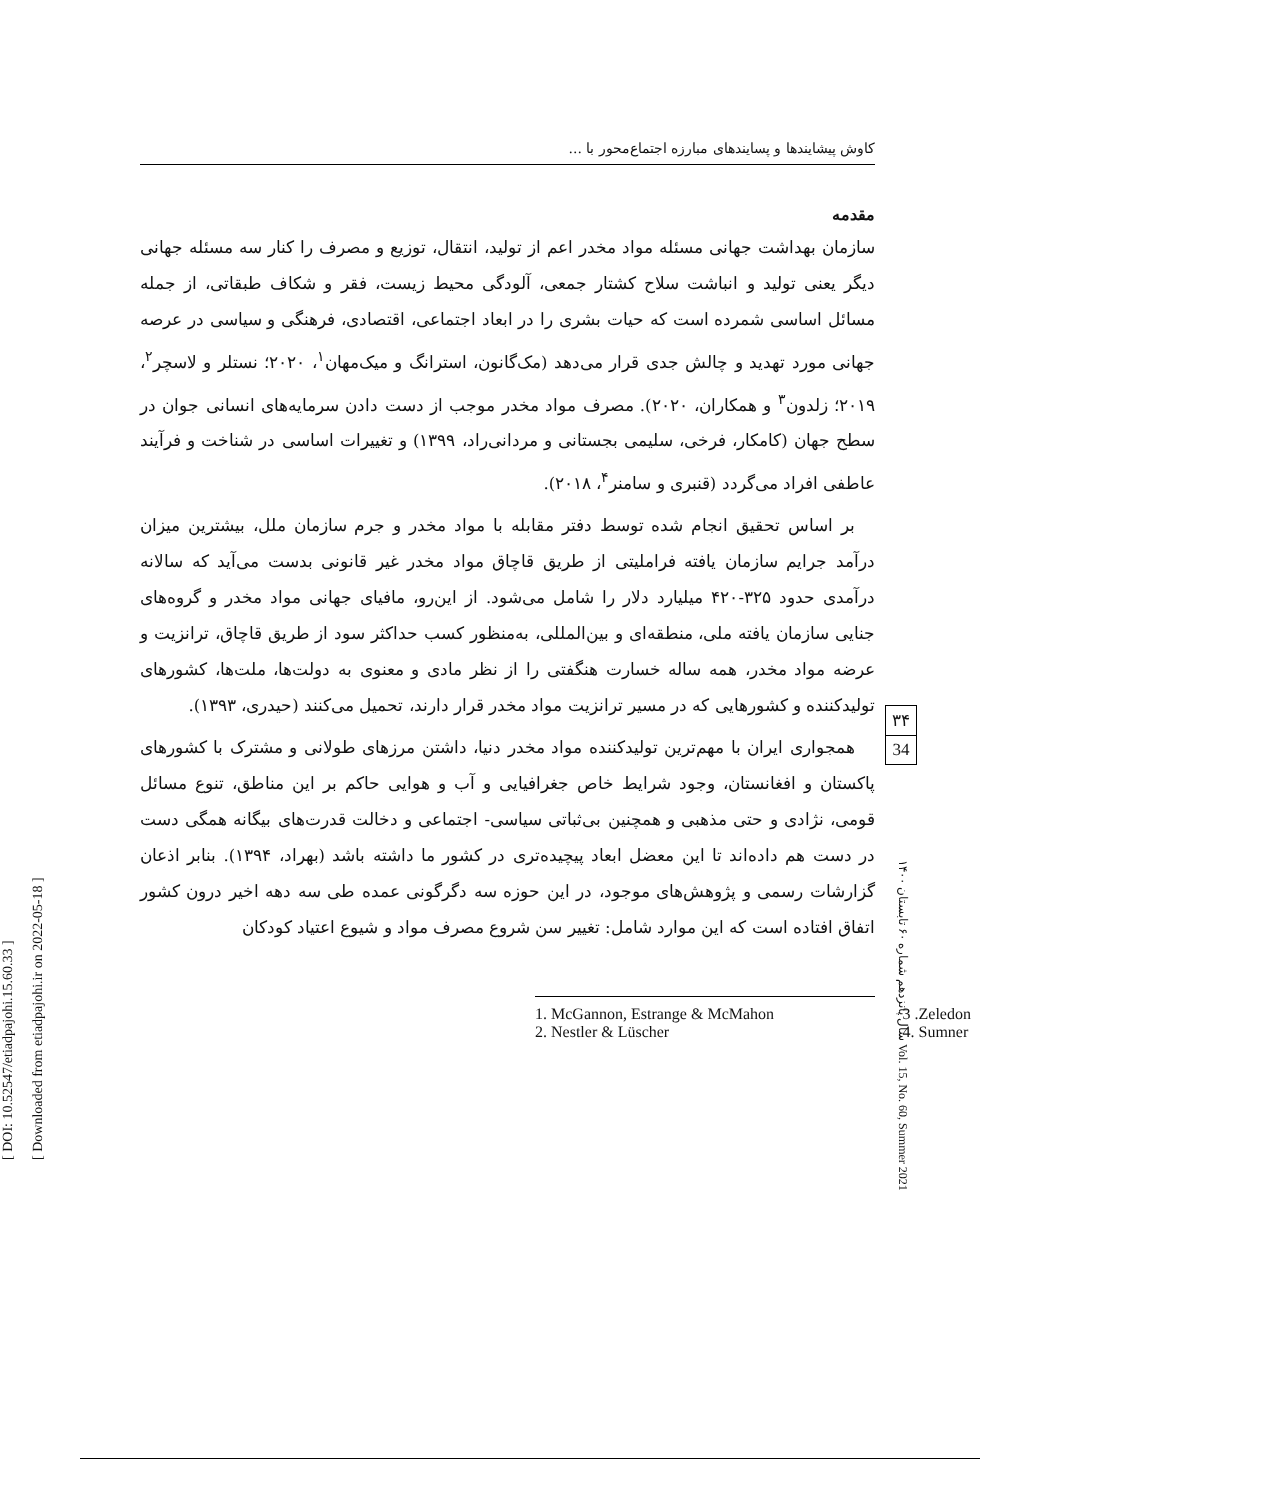[ DOI: 10.52547/etiadpajohi.15.60.33 ]
[ Downloaded from etiadpajohi.ir on 2022-05-18 ]
کاوش پیشایندها و پسایندهای مبارزه اجتماع‌محور با ...
مقدمه
سازمان بهداشت جهانی مسئله مواد مخدر اعم از تولید، انتقال، توزیع و مصرف را کنار سه مسئله جهانی دیگر یعنی تولید و انباشت سلاح کشتار جمعی، آلودگی محیط زیست، فقر و شکاف طبقاتی، از جمله مسائل اساسی شمرده است که حیات بشری را در ابعاد اجتماعی، اقتصادی، فرهنگی و سیاسی در عرصه جهانی مورد تهدید و چالش جدی قرار می‌دهد (مک‌گانون، استرانگ و میک‌مهان<sup>۱</sup>، ۲۰۲۰؛ نستلر و لاسچر<sup>۲</sup>، ۲۰۱۹؛ زلدون<sup>۳</sup> و همکاران، ۲۰۲۰). مصرف مواد مخدر موجب از دست دادن سرمایه‌های انسانی جوان در سطح جهان (کامکار، فرخی، سلیمی بجستانی و مردانی‌راد، ۱۳۹۹) و تغییرات اساسی در شناخت و فرآیند عاطفی افراد می‌گردد (قنبری و سامنر<sup>۴</sup>، ۲۰۱۸).
بر اساس تحقیق انجام شده توسط دفتر مقابله با مواد مخدر و جرم سازمان ملل، بیشترین میزان درآمد جرایم سازمان یافته فراملیتی از طریق قاچاق مواد مخدر غیر قانونی بدست می‌آید که سالانه درآمدی حدود ۳۲۵-۴۲۰ میلیارد دلار را شامل می‌شود. از این‌رو، مافیای جهانی مواد مخدر و گروه‌های جنایی سازمان یافته ملی، منطقه‌ای و بین‌المللی، به‌منظور کسب حداکثر سود از طریق قاچاق، ترانزیت و عرضه مواد مخدر، همه ساله خسارت هنگفتی را از نظر مادی و معنوی به دولت‌ها، ملت‌ها، کشورهای تولیدکننده و کشورهایی که در مسیر ترانزیت مواد مخدر قرار دارند، تحمیل می‌کنند (حیدری، ۱۳۹۳).
همجواری ایران با مهم‌ترین تولیدکننده مواد مخدر دنیا، داشتن مرزهای طولانی و مشترک با کشورهای پاکستان و افغانستان، وجود شرایط خاص جغرافیایی و آب و هوایی حاکم بر این مناطق، تنوع مسائل قومی، نژادی و حتی مذهبی و همچنین بی‌ثباتی سیاسی- اجتماعی و دخالت قدرت‌های بیگانه همگی دست در دست هم داده‌اند تا این معضل ابعاد پیچیده‌تری در کشور ما داشته باشد (بهراد، ۱۳۹۴). بنابر اذعان گزارشات رسمی و پژوهش‌های موجود، در این حوزه سه دگرگونی عمده طی سه دهه اخیر درون کشور اتفاق افتاده است که این موارد شامل: تغییر سن شروع مصرف مواد و شیوع اعتیاد کودکان
1. McGannon, Estrange & McMahon 3 .Zeledon
2. Nestler & Lüscher 4. Sumner
۳۴
34
سال پانزدهم شماره ۶۰ تابستان ۱۴۰۰ Vol. 15, No. 60, Summer 2021